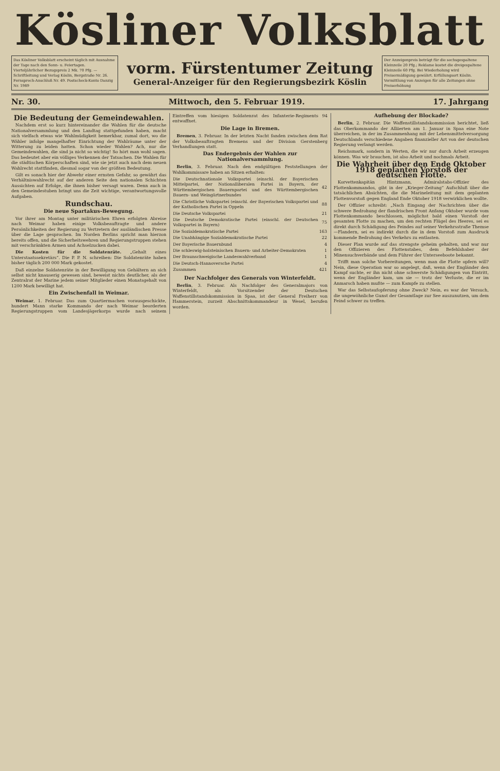Kösliner Volksblatt
Das Kösliner Volksblatt erscheint täglich mit Ausnahme der Tage nach den Sonn- u. Feiertagen. Vierteljährlicher Bezugspreis 2 Mk. 70 Pfg. — Schriftleitung und Verlag Köslin, Bergstraße Nr. 26. Fernsprech-Anschluß Nr. 49. Postscheck-Konto Danzig Nr. 1989
vorm. Fürstentumer Zeitung
General-Anzeiger für den Regierungsbezirk Köslin
Der Anzeigenpreis beträgt für die sechsgespaltene Kleinzeile 20 Pfg.; Reklame kostet die dreigespaltene Kleinzeile 60 Pfg. Bei Wiederholung wird Preisermäßigung gewährt. Erfüllungsort Köslin. Vermittlung von Anzeigen für alle Zeitungen ohne Preiserhöhung
Nr. 30. Mittwoch, den 5. Februar 1919. 17. Jahrgang
Die Bedeutung der Gemeindewahlen.
Nachdem erst so kurz hintereinander die Wahlen für die deutsche Nationalversammlung und den Landtag stattgefunden haben, macht sich vielfach etwas wie Wahlmüdigkeit bemerkbar, zumal dort, wo die Wähler infolge mangelhafter Einrichtung der Wahlräume unter der Witterung zu leiden hatten. Schon wieder Wahlen? Ach, nur die Gemeindewahlen, die sind ja nicht so wichtig! So hört man wohl sagen. Das bedeutet aber ein völliges Verkennen der Tatsachen. Die Wahlen für die städtischen Körperschaften sind, wie sie jetzt auch nach dem neuen Wahlrecht stattfinden, diesmal sogar von der größten Bedeutung.
Gilt es sonach hier der Abwehr einer ernsten Gefahr, so gewährt das Verhältniswahlrecht auf der anderen Seite den nationalen Schichten Aussichten auf Erfolge, die ihnen bisher versagt waren. Denn auch in den Gemeindestuben bringt uns die Zeit wichtige, verantwortungsvolle Aufgaben.
Rundschau.
Die neue Spartakus-Bewegung.
Vor ihrer am Montag unter militärischen Ehren erfolgten Abreise nach Weimar haben einige Volksbeauftragte und andere Persönlichkeiten der Regierung zu Vertretern der ausländischen Presse über die Lage gesprochen. Im Norden Berlins spricht man hierzon bereits offen, und die Sicherheitswehren und Regierungstruppen stehen mit verschränkten Armen und Achselzucken dabei.
Die Kosten für die Soldatenräte. „Gehalt eines Unterstaatssekretärs“. Die P. P. N. schreiben: Die Soldatenräte haben bisher täglich 200 000 Mark gekostet.
Daß einzelne Soldatenräte in der Bewilligung von Gehältern an sich selbst nicht knauserig gewesen sind, beweist nichts deutlicher, als der Zentralrat der Marine jedem seiner Mitglieder einen Monatsgehalt von 1200 Mark bewilligt hat.
Ein Zwischenfall in Weimar.
Weimar, 1. Februar. Das zum Quartiermachen vorausgeschickte, hundert Mann starke Kommando der nach Weimar beorderten Regierungstruppen vom Landesjägerkorps wurde nach seinem Eintreffen vom hiesigen Soldatenrat des Infanterie-Regiments 94 entwaffnet.
Die Lage in Bremen.
Bremen, 3. Februar. In der letzten Nacht fanden zwischen dem Rat der Volksbeauftragten Bremens und der Division Gerstenberg Verhandlungen statt.
Das Endergebnis der Wahlen zur Nationalversammlung.
Berlin, 3. Februar. Nach den endgültigen Feststellungen der Wahlkommissare haben an Sitzen erhalten:
| Die Deutschnationale Volkspartei (einschl. der Bayerischen Mittelpartei, der Nationalliberalen Partei in Bayern, der Württembergischen Bauernpartei und des Württembergischen Bauern- und Weingärtnerbundes | 42 |
| Die Christliche Volkspartei (einschl. der Bayerischen Volkspartei und der Katholischen Partei in Oppeln | 88 |
| Die Deutsche Volkspartei | 21 |
| Die Deutsche Demokratische Partei (einschl. der Deutschen Volkspartei in Bayern) | 75 |
| Die Sozialdemokratische Partei | 163 |
| Die Unabhängige Sozialdemokratische Partei | 22 |
| Der Bayerische Bauernbund | 4 |
| Die schleswig-holsteinischen Bauern- und Arbeiter-Demokraten | 1 |
| Der Braunschweigische Landeswahlverband | 1 |
| Die Deutsch-Hannoversche Partei | 4 |
| Zusammen | 421 |
Der Nachfolger des Generals von Winterfeldt.
Berlin, 3. Februar. Als Nachfolger des Generalmajors von Winterfeldt, als Vorsitzender der Deutschen Waffenstillstandskommission in Spaa, ist der General Freiherr von Hammerstein, zurzeit Abschnittskommandeur in Wesel, berufen worden.
Aufhebung der Blockade?
Berlin, 2. Februar. Die Waffenstillstandskommission berichtet, ließ das Oberkommando der Alliierten am 1. Januar in Spaa eine Note überreichen, in der im Zusammenhang mit der Lebensmittelversorgung Deutschlands verschiedene Angaben finanzieller Art von der deutschen Regierung verlangt werden.
Reichsmark, sondern in Werten, die wir nur durch Arbeit erzeugen können. Was wir brauchen, ist also Arbeit und nochmals Arbeit.
Die Wahrheit über den Ende Oktober 1918 geplanten Vorstoß der deutschen Flotte.
Korvettenkapitän Hintzmann, Admiralstabs-Offizier des Flottenkommandos, gibt in der „Krieger-Zeitung“ Aufschluß über die tatsächlichen Absichten, die die Marineleitung mit dem geplanten Flottenvorstoß gegen England Ende Oktober 1918 verwirklichen wollte.
Der Offizier schreibt: „Nach Eingang der Nachrichten über die schwere Bedrohung der flandrischen Front Anfang Oktober wurde vom Flottenkommando beschlossen, möglichst bald einen Vorstoß der gesamten Flotte zu machen, um den rechten Flügel des Heeres, sei es direkt durch Schädigung des Feindes auf seiner Verkehrsstraße Themse—Flandern, sei es indirekt durch die in dem Vorstoß zum Ausdruck kommende Bedrohung des Verkehrs zu entlasten.
Dieser Plan wurde auf das strengste geheim gehalten, und war nur den Offizieren des Flottenstabes, dem Befehlshaber der Minensuchverbände und dem Führer der Unterseeboote bekannt.
Trifft man solche Vorbereitungen, wenn man die Flotte opfern will? Nein, diese Operation war so angelegt, daß, wenn der Engländer den Kampf suchte, er ihn nicht ohne schwerste Schädigungen von Eintritt, wenn der Engländer kam, um sie — trotz der Verluste, die er im Anmarsch haben mußte — zum Kampfe zu stellen.
War das Selbstaufopferung ohne Zweck? Nein, es war der Versuch, die ungewöhnliche Gunst der Gesamtlage zur See auszunutzen, um dem Feind schwer zu treffen.